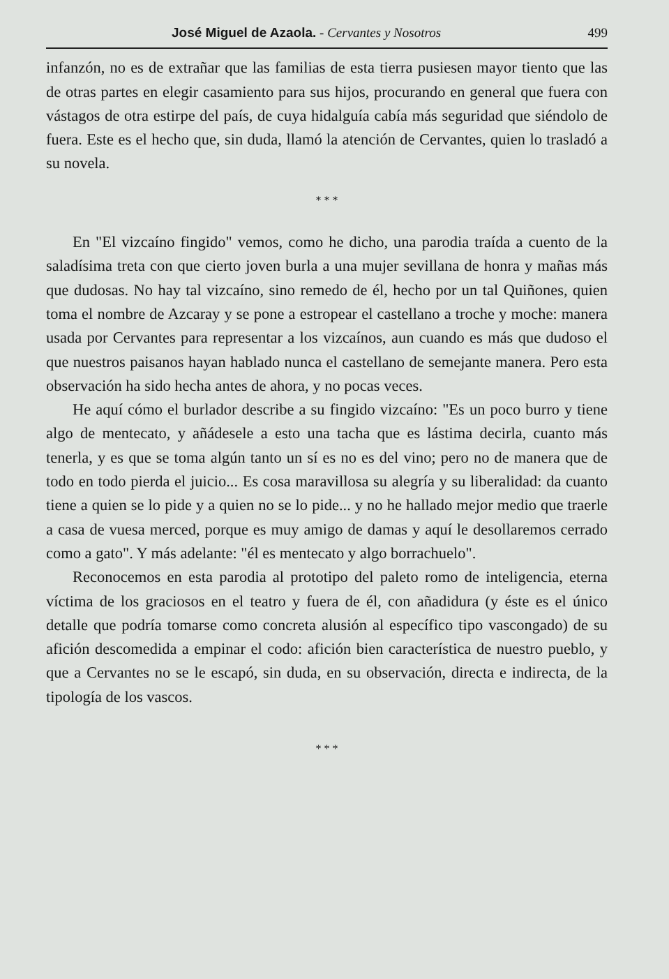José Miguel de Azaola. - Cervantes y Nosotros 499
infanzón, no es de extrañar que las familias de esta tierra pusiesen mayor tiento que las de otras partes en elegir casamiento para sus hijos, procurando en general que fuera con vástagos de otra estirpe del país, de cuya hidalguía cabía más seguridad que siéndolo de fuera. Este es el hecho que, sin duda, llamó la atención de Cervantes, quien lo trasladó a su novela.
* * *
En "El vizcaíno fingido" vemos, como he dicho, una parodia traída a cuento de la saladísima treta con que cierto joven burla a una mujer sevillana de honra y mañas más que dudosas. No hay tal vizcaíno, sino remedo de él, hecho por un tal Quiñones, quien toma el nombre de Azcaray y se pone a estropear el castellano a troche y moche: manera usada por Cervantes para representar a los vizcaínos, aun cuando es más que dudoso el que nuestros paisanos hayan hablado nunca el castellano de semejante manera. Pero esta observación ha sido hecha antes de ahora, y no pocas veces.
He aquí cómo el burlador describe a su fingido vizcaíno: "Es un poco burro y tiene algo de mentecato, y añádesele a esto una tacha que es lástima decirla, cuanto más tenerla, y es que se toma algún tanto un sí es no es del vino; pero no de manera que de todo en todo pierda el juicio... Es cosa maravillosa su alegría y su liberalidad: da cuanto tiene a quien se lo pide y a quien no se lo pide... y no he hallado mejor medio que traerle a casa de vuesa merced, porque es muy amigo de damas y aquí le desollaremos cerrado como a gato". Y más adelante: "él es mentecato y algo borrachuelo".
Reconocemos en esta parodia al prototipo del paleto romo de inteligencia, eterna víctima de los graciosos en el teatro y fuera de él, con añadidura (y éste es el único detalle que podría tomarse como concreta alusión al específico tipo vascongado) de su afición descomedida a empinar el codo: afición bien característica de nuestro pueblo, y que a Cervantes no se le escapó, sin duda, en su observación, directa e indirecta, de la tipología de los vascos.
* * *